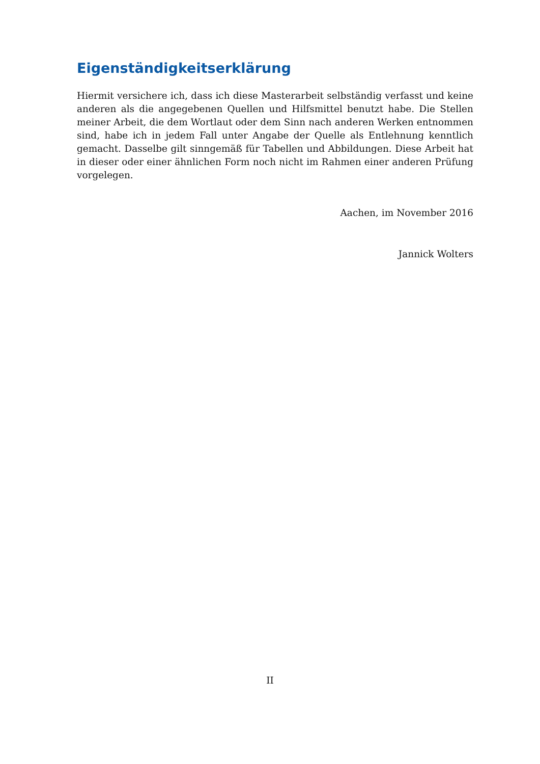Eigenständigkeitserklärung
Hiermit versichere ich, dass ich diese Masterarbeit selbständig verfasst und keine anderen als die angegebenen Quellen und Hilfsmittel benutzt habe. Die Stellen meiner Arbeit, die dem Wortlaut oder dem Sinn nach anderen Werken entnommen sind, habe ich in jedem Fall unter Angabe der Quelle als Entlehnung kenntlich gemacht. Dasselbe gilt sinngemäß für Tabellen und Abbildungen. Diese Arbeit hat in dieser oder einer ähnlichen Form noch nicht im Rahmen einer anderen Prüfung vorgelegen.
Aachen, im November 2016
Jannick Wolters
II